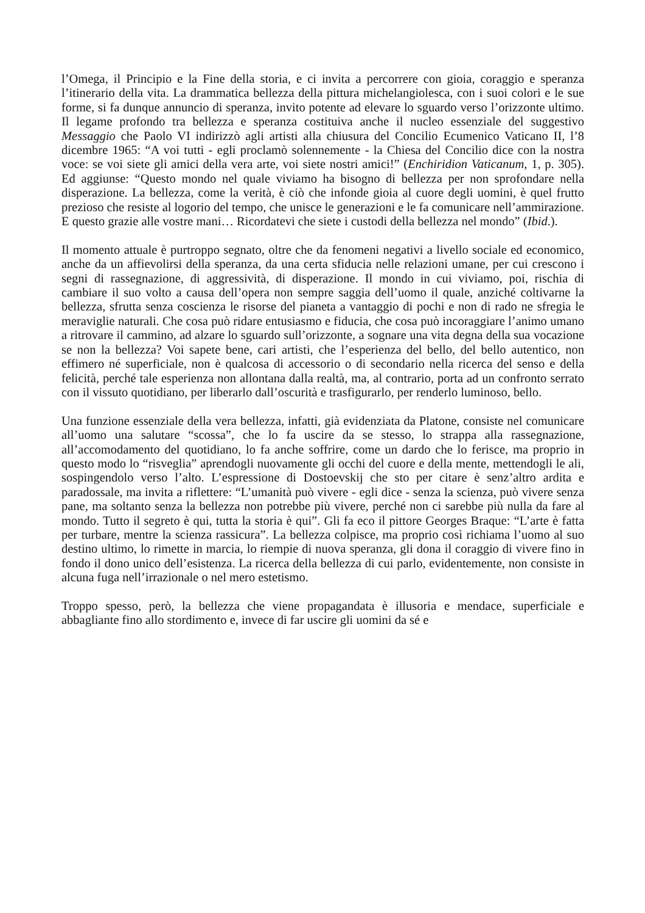l’Omega, il Principio e la Fine della storia, e ci invita a percorrere con gioia, coraggio e speranza l’itinerario della vita. La drammatica bellezza della pittura michelangiolesca, con i suoi colori e le sue forme, si fa dunque annuncio di speranza, invito potente ad elevare lo sguardo verso l’orizzonte ultimo. Il legame profondo tra bellezza e speranza costituiva anche il nucleo essenziale del suggestivo Messaggio che Paolo VI indirizzò agli artisti alla chiusura del Concilio Ecumenico Vaticano II, l’8 dicembre 1965: “A voi tutti - egli proclamò solennemente - la Chiesa del Concilio dice con la nostra voce: se voi siete gli amici della vera arte, voi siete nostri amici!” (Enchiridion Vaticanum, 1, p. 305). Ed aggiunse: “Questo mondo nel quale viviamo ha bisogno di bellezza per non sprofondare nella disperazione. La bellezza, come la verità, è ciò che infonde gioia al cuore degli uomini, è quel frutto prezioso che resiste al logorio del tempo, che unisce le generazioni e le fa comunicare nell’ammirazione. E questo grazie alle vostre mani… Ricordatevi che siete i custodi della bellezza nel mondo” (Ibid.).
Il momento attuale è purtroppo segnato, oltre che da fenomeni negativi a livello sociale ed economico, anche da un affievolirsi della speranza, da una certa sfiducia nelle relazioni umane, per cui crescono i segni di rassegnazione, di aggressività, di disperazione. Il mondo in cui viviamo, poi, rischia di cambiare il suo volto a causa dell’opera non sempre saggia dell’uomo il quale, anziché coltivarne la bellezza, sfrutta senza coscienza le risorse del pianeta a vantaggio di pochi e non di rado ne sfregia le meraviglie naturali. Che cosa può ridare entusiasmo e fiducia, che cosa può incoraggiare l’animo umano a ritrovare il cammino, ad alzare lo sguardo sull’orizzonte, a sognare una vita degna della sua vocazione se non la bellezza? Voi sapete bene, cari artisti, che l’esperienza del bello, del bello autentico, non effimero né superficiale, non è qualcosa di accessorio o di secondario nella ricerca del senso e della felicità, perché tale esperienza non allontana dalla realtà, ma, al contrario, porta ad un confronto serrato con il vissuto quotidiano, per liberarlo dall’oscurità e trasfigurarlo, per renderlo luminoso, bello.
Una funzione essenziale della vera bellezza, infatti, già evidenziata da Platone, consiste nel comunicare all’uomo una salutare “scossa”, che lo fa uscire da se stesso, lo strappa alla rassegnazione, all’accomodamento del quotidiano, lo fa anche soffrire, come un dardo che lo ferisce, ma proprio in questo modo lo “risveglia” aprendogli nuovamente gli occhi del cuore e della mente, mettendogli le ali, sospingendolo verso l’alto. L’espressione di Dostoevskij che sto per citare è senz’altro ardita e paradossale, ma invita a riflettere: “L’umanità può vivere - egli dice - senza la scienza, può vivere senza pane, ma soltanto senza la bellezza non potrebbe più vivere, perché non ci sarebbe più nulla da fare al mondo. Tutto il segreto è qui, tutta la storia è qui”. Gli fa eco il pittore Georges Braque: “L’arte è fatta per turbare, mentre la scienza rassicura”. La bellezza colpisce, ma proprio così richiama l’uomo al suo destino ultimo, lo rimette in marcia, lo riempie di nuova speranza, gli dona il coraggio di vivere fino in fondo il dono unico dell’esistenza. La ricerca della bellezza di cui parlo, evidentemente, non consiste in alcuna fuga nell’irrazionale o nel mero estetismo.
Troppo spesso, però, la bellezza che viene propagandata è illusoria e mendace, superficiale e abbagliante fino allo stordimento e, invece di far uscire gli uomini da sé e